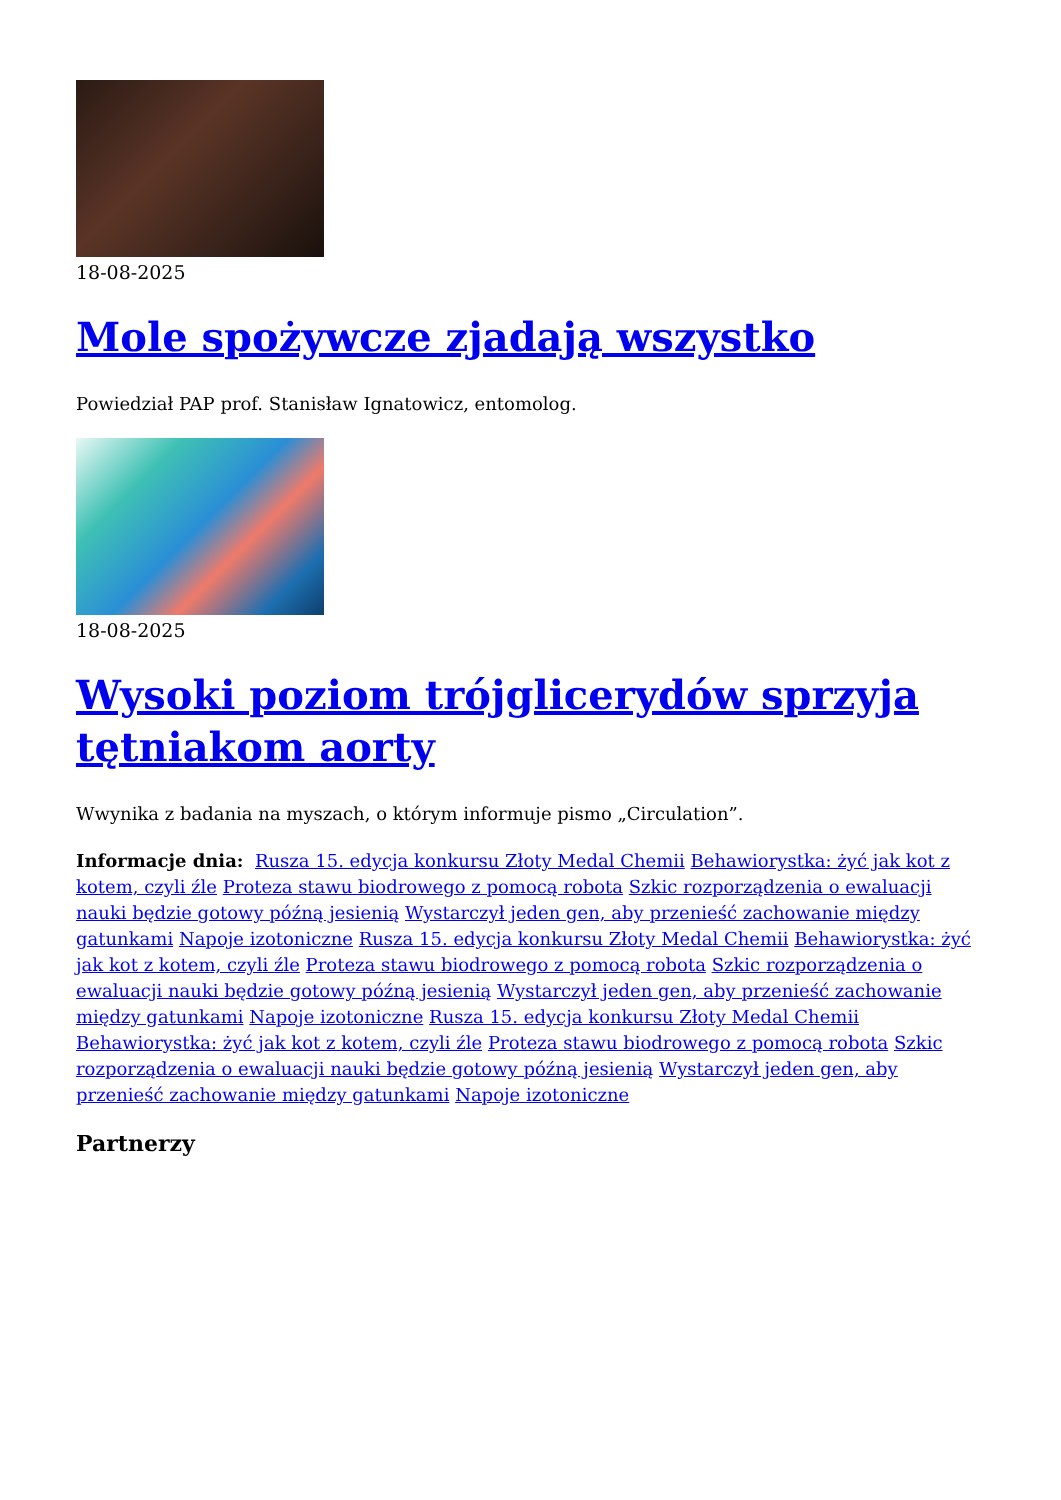18-08-2025
Mole spożywcze zjadają wszystko
Powiedział PAP prof. Stanisław Ignatowicz, entomolog.
18-08-2025
Wysoki poziom trójglicerydów sprzyja tętniakom aorty
Wwynika z badania na myszach, o którym informuje pismo „Circulation”.
Informacje dnia: Rusza 15. edycja konkursu Złoty Medal Chemii Behawiorystka: żyć jak kot z kotem, czyli źle Proteza stawu biodrowego z pomocą robota Szkic rozporządzenia o ewaluacji nauki będzie gotowy późną jesienią Wystarczył jeden gen, aby przenieść zachowanie między gatunkami Napoje izotoniczne Rusza 15. edycja konkursu Złoty Medal Chemii Behawiorystka: żyć jak kot z kotem, czyli źle Proteza stawu biodrowego z pomocą robota Szkic rozporządzenia o ewaluacji nauki będzie gotowy późną jesienią Wystarczył jeden gen, aby przenieść zachowanie między gatunkami Napoje izotoniczne Rusza 15. edycja konkursu Złoty Medal Chemii Behawiorystka: żyć jak kot z kotem, czyli źle Proteza stawu biodrowego z pomocą robota Szkic rozporządzenia o ewaluacji nauki będzie gotowy późną jesienią Wystarczył jeden gen, aby przenieść zachowanie między gatunkami Napoje izotoniczne
Partnerzy